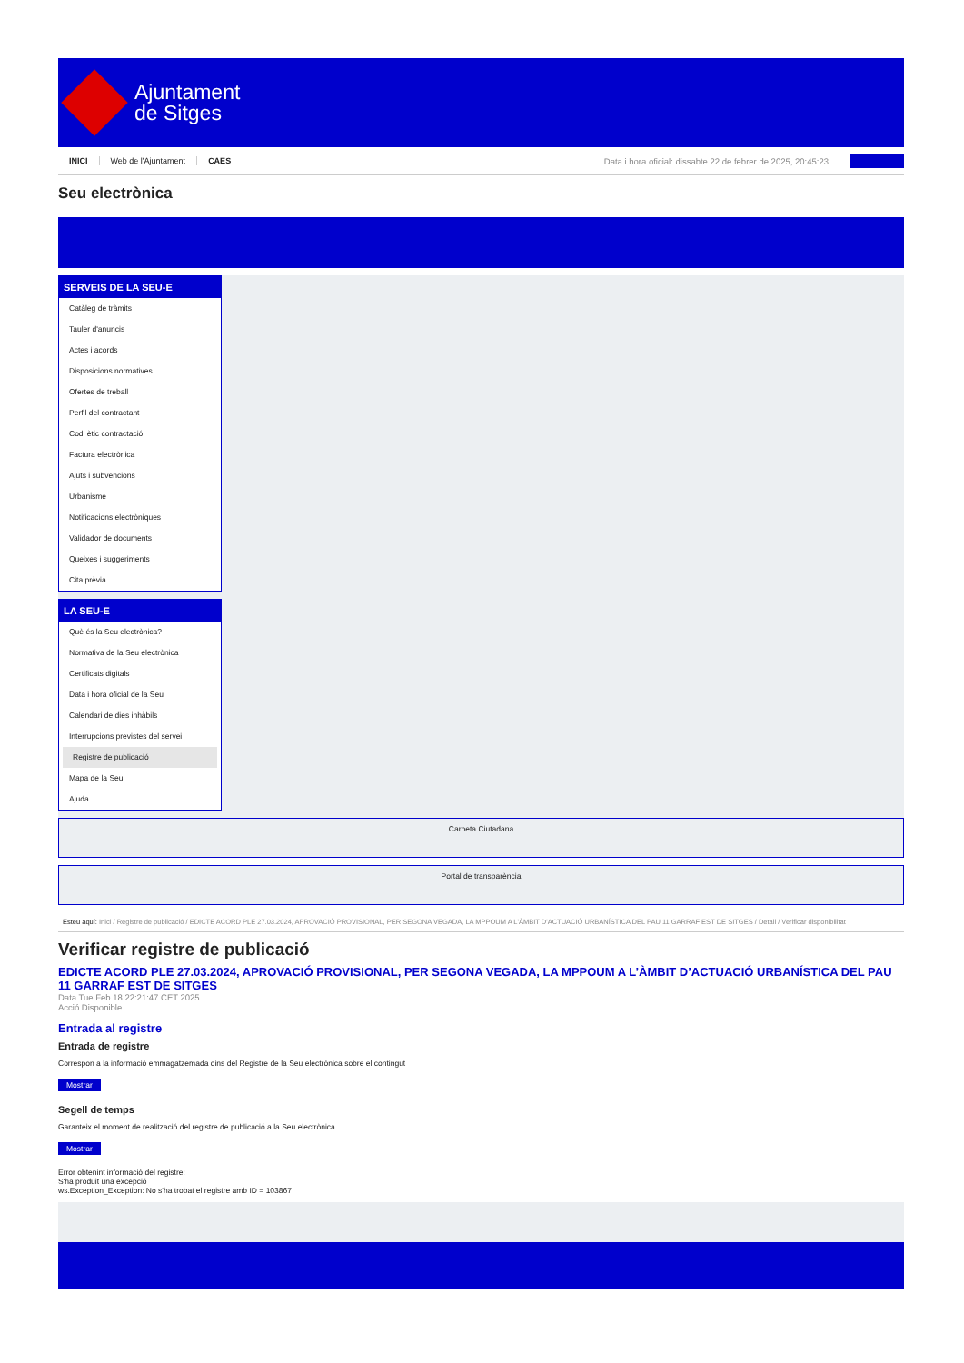Ajuntament
de Sitges
INICI Web de l'Ajuntament CAES Data i hora oficial: dissabte 22 de febrer de 2025, 20:45:23
Seu electrònica
SERVEIS DE LA SEU-E
Catàleg de tràmits
Tauler d'anuncis
Actes i acords
Disposicions normatives
Ofertes de treball
Perfil del contractant
Codi ètic contractació
Factura electrònica
Ajuts i subvencions
Urbanisme
Notificacions electròniques
Validador de documents
Queixes i suggeriments
Cita prèvia
LA SEU-E
Què és la Seu electrònica?
Normativa de la Seu electrònica
Certificats digitals
Data i hora oficial de la Seu
Calendari de dies inhàbils
Interrupcions previstes del servei
Registre de publicació
Mapa de la Seu
Ajuda
Carpeta Ciutadana
Portal de transparència
Esteu aquí: Inici / Registre de publicació / EDICTE ACORD PLE 27.03.2024, APROVACIÓ PROVISIONAL, PER SEGONA VEGADA, LA MPPOUM A L'ÀMBIT D'ACTUACIÓ URBANÍSTICA DEL PAU 11 GARRAF EST DE SITGES / Detall / Verificar disponibilitat
Verificar registre de publicació
EDICTE ACORD PLE 27.03.2024, APROVACIÓ PROVISIONAL, PER SEGONA VEGADA, LA MPPOUM A L’ÀMBIT D’ACTUACIÓ URBANÍSTICA DEL PAU 11 GARRAF EST DE SITGES
Data Tue Feb 18 22:21:47 CET 2025
Acció Disponible
Entrada al registre
Entrada de registre
Correspon a la informació emmagatzemada dins del Registre de la Seu electrònica sobre el contingut
Mostrar
Segell de temps
Garanteix el moment de realització del registre de publicació a la Seu electrònica
Mostrar
Error obtenint informació del registre:
S'ha produit una excepció
ws.Exception_Exception: No s'ha trobat el registre amb ID = 103867